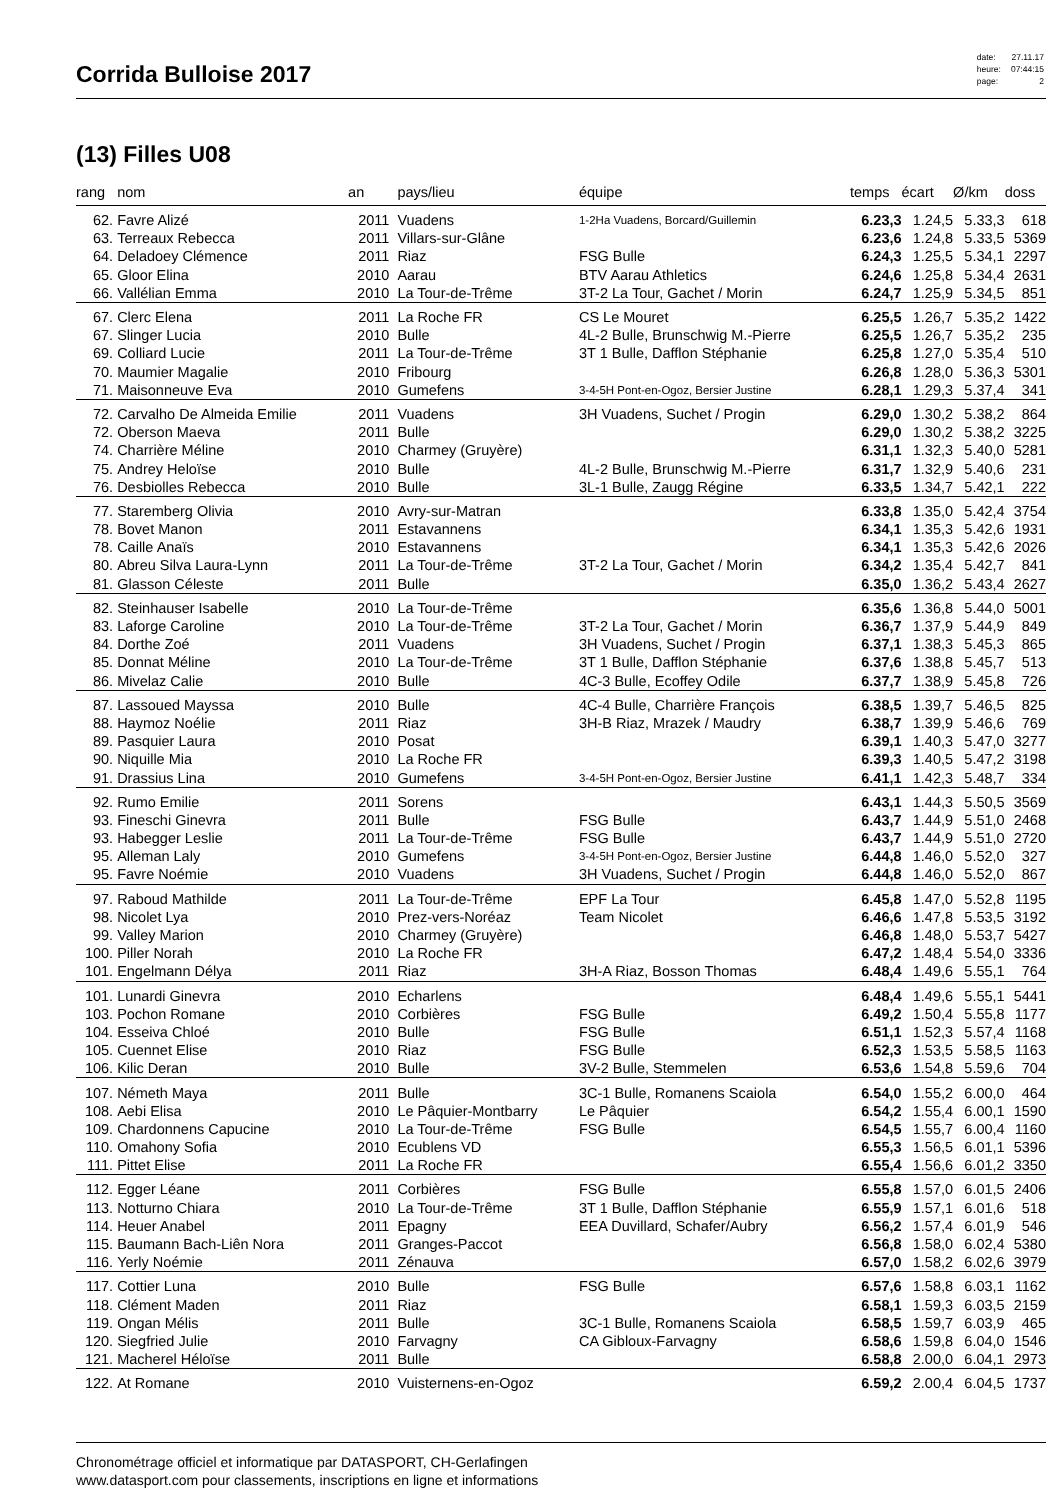Corrida Bulloise 2017
| date: | 27.11.17 |
| heure: | 07:44:15 |
| page: | 2 |
(13) Filles U08
| rang | nom | an | pays/lieu | équipe | temps | écart | Ø/km | doss |
| --- | --- | --- | --- | --- | --- | --- | --- | --- |
| 62. | Favre Alizé | 2011 | Vuadens | 1-2Ha Vuadens, Borcard/Guillemin | 6.23,3 | 1.24,5 | 5.33,3 | 618 |
| 63. | Terreaux Rebecca | 2011 | Villars-sur-Glâne | | 6.23,6 | 1.24,8 | 5.33,5 | 5369 |
| 64. | Deladoey Clémence | 2011 | Riaz | FSG Bulle | 6.24,3 | 1.25,5 | 5.34,1 | 2297 |
| 65. | Gloor Elina | 2010 | Aarau | BTV Aarau Athletics | 6.24,6 | 1.25,8 | 5.34,4 | 2631 |
| 66. | Vallélian Emma | 2010 | La Tour-de-Trême | 3T-2 La Tour, Gachet / Morin | 6.24,7 | 1.25,9 | 5.34,5 | 851 |
| 67. | Clerc Elena | 2011 | La Roche FR | CS Le Mouret | 6.25,5 | 1.26,7 | 5.35,2 | 1422 |
| 67. | Slinger Lucia | 2010 | Bulle | 4L-2 Bulle, Brunschwig M.-Pierre | 6.25,5 | 1.26,7 | 5.35,2 | 235 |
| 69. | Colliard Lucie | 2011 | La Tour-de-Trême | 3T 1 Bulle, Dafflon Stéphanie | 6.25,8 | 1.27,0 | 5.35,4 | 510 |
| 70. | Maumier Magalie | 2010 | Fribourg | | 6.26,8 | 1.28,0 | 5.36,3 | 5301 |
| 71. | Maisonneuve Eva | 2010 | Gumefens | 3-4-5H Pont-en-Ogoz, Bersier Justine | 6.28,1 | 1.29,3 | 5.37,4 | 341 |
| 72. | Carvalho De Almeida Emilie | 2011 | Vuadens | 3H Vuadens, Suchet / Progin | 6.29,0 | 1.30,2 | 5.38,2 | 864 |
| 72. | Oberson Maeva | 2011 | Bulle | | 6.29,0 | 1.30,2 | 5.38,2 | 3225 |
| 74. | Charrière Méline | 2010 | Charmey (Gruyère) | | 6.31,1 | 1.32,3 | 5.40,0 | 5281 |
| 75. | Andrey Heloïse | 2010 | Bulle | 4L-2 Bulle, Brunschwig M.-Pierre | 6.31,7 | 1.32,9 | 5.40,6 | 231 |
| 76. | Desbiolles Rebecca | 2010 | Bulle | 3L-1 Bulle, Zaugg Régine | 6.33,5 | 1.34,7 | 5.42,1 | 222 |
| 77. | Staremberg Olivia | 2010 | Avry-sur-Matran | | 6.33,8 | 1.35,0 | 5.42,4 | 3754 |
| 78. | Bovet Manon | 2011 | Estavannens | | 6.34,1 | 1.35,3 | 5.42,6 | 1931 |
| 78. | Caille Anaïs | 2010 | Estavannens | | 6.34,1 | 1.35,3 | 5.42,6 | 2026 |
| 80. | Abreu Silva Laura-Lynn | 2011 | La Tour-de-Trême | 3T-2 La Tour, Gachet / Morin | 6.34,2 | 1.35,4 | 5.42,7 | 841 |
| 81. | Glasson Céleste | 2011 | Bulle | | 6.35,0 | 1.36,2 | 5.43,4 | 2627 |
| 82. | Steinhauser Isabelle | 2010 | La Tour-de-Trême | | 6.35,6 | 1.36,8 | 5.44,0 | 5001 |
| 83. | Laforge Caroline | 2010 | La Tour-de-Trême | 3T-2 La Tour, Gachet / Morin | 6.36,7 | 1.37,9 | 5.44,9 | 849 |
| 84. | Dorthe Zoé | 2011 | Vuadens | 3H Vuadens, Suchet / Progin | 6.37,1 | 1.38,3 | 5.45,3 | 865 |
| 85. | Donnat Méline | 2010 | La Tour-de-Trême | 3T 1 Bulle, Dafflon Stéphanie | 6.37,6 | 1.38,8 | 5.45,7 | 513 |
| 86. | Mivelaz Calie | 2010 | Bulle | 4C-3 Bulle, Ecoffey Odile | 6.37,7 | 1.38,9 | 5.45,8 | 726 |
| 87. | Lassoued Mayssa | 2010 | Bulle | 4C-4 Bulle, Charrière François | 6.38,5 | 1.39,7 | 5.46,5 | 825 |
| 88. | Haymoz Noélie | 2011 | Riaz | 3H-B Riaz, Mrazek / Maudry | 6.38,7 | 1.39,9 | 5.46,6 | 769 |
| 89. | Pasquier Laura | 2010 | Posat | | 6.39,1 | 1.40,3 | 5.47,0 | 3277 |
| 90. | Niquille Mia | 2010 | La Roche FR | | 6.39,3 | 1.40,5 | 5.47,2 | 3198 |
| 91. | Drassius Lina | 2010 | Gumefens | 3-4-5H Pont-en-Ogoz, Bersier Justine | 6.41,1 | 1.42,3 | 5.48,7 | 334 |
| 92. | Rumo Emilie | 2011 | Sorens | | 6.43,1 | 1.44,3 | 5.50,5 | 3569 |
| 93. | Fineschi Ginevra | 2011 | Bulle | FSG Bulle | 6.43,7 | 1.44,9 | 5.51,0 | 2468 |
| 93. | Habegger Leslie | 2011 | La Tour-de-Trême | FSG Bulle | 6.43,7 | 1.44,9 | 5.51,0 | 2720 |
| 95. | Alleman Laly | 2010 | Gumefens | 3-4-5H Pont-en-Ogoz, Bersier Justine | 6.44,8 | 1.46,0 | 5.52,0 | 327 |
| 95. | Favre Noémie | 2010 | Vuadens | 3H Vuadens, Suchet / Progin | 6.44,8 | 1.46,0 | 5.52,0 | 867 |
| 97. | Raboud Mathilde | 2011 | La Tour-de-Trême | EPF La Tour | 6.45,8 | 1.47,0 | 5.52,8 | 1195 |
| 98. | Nicolet Lya | 2010 | Prez-vers-Noréaz | Team Nicolet | 6.46,6 | 1.47,8 | 5.53,5 | 3192 |
| 99. | Valley Marion | 2010 | Charmey (Gruyère) | | 6.46,8 | 1.48,0 | 5.53,7 | 5427 |
| 100. | Piller Norah | 2010 | La Roche FR | | 6.47,2 | 1.48,4 | 5.54,0 | 3336 |
| 101. | Engelmann Délya | 2011 | Riaz | 3H-A Riaz, Bosson Thomas | 6.48,4 | 1.49,6 | 5.55,1 | 764 |
| 101. | Lunardi Ginevra | 2010 | Echarlens | | 6.48,4 | 1.49,6 | 5.55,1 | 5441 |
| 103. | Pochon Romane | 2010 | Corbières | FSG Bulle | 6.49,2 | 1.50,4 | 5.55,8 | 1177 |
| 104. | Esseiva Chloé | 2010 | Bulle | FSG Bulle | 6.51,1 | 1.52,3 | 5.57,4 | 1168 |
| 105. | Cuennet Elise | 2010 | Riaz | FSG Bulle | 6.52,3 | 1.53,5 | 5.58,5 | 1163 |
| 106. | Kilic Deran | 2010 | Bulle | 3V-2 Bulle, Stemmelen | 6.53,6 | 1.54,8 | 5.59,6 | 704 |
| 107. | Németh Maya | 2011 | Bulle | 3C-1 Bulle, Romanens Scaiola | 6.54,0 | 1.55,2 | 6.00,0 | 464 |
| 108. | Aebi Elisa | 2010 | Le Pâquier-Montbarry | Le Pâquier | 6.54,2 | 1.55,4 | 6.00,1 | 1590 |
| 109. | Chardonnens Capucine | 2010 | La Tour-de-Trême | FSG Bulle | 6.54,5 | 1.55,7 | 6.00,4 | 1160 |
| 110. | Omahony Sofia | 2010 | Ecublens VD | | 6.55,3 | 1.56,5 | 6.01,1 | 5396 |
| 111. | Pittet Elise | 2011 | La Roche FR | | 6.55,4 | 1.56,6 | 6.01,2 | 3350 |
| 112. | Egger Léane | 2011 | Corbières | FSG Bulle | 6.55,8 | 1.57,0 | 6.01,5 | 2406 |
| 113. | Notturno Chiara | 2010 | La Tour-de-Trême | 3T 1 Bulle, Dafflon Stéphanie | 6.55,9 | 1.57,1 | 6.01,6 | 518 |
| 114. | Heuer Anabel | 2011 | Epagny | EEA Duvillard, Schafer/Aubry | 6.56,2 | 1.57,4 | 6.01,9 | 546 |
| 115. | Baumann Bach-Liên Nora | 2011 | Granges-Paccot | | 6.56,8 | 1.58,0 | 6.02,4 | 5380 |
| 116. | Yerly Noémie | 2011 | Zénauva | | 6.57,0 | 1.58,2 | 6.02,6 | 3979 |
| 117. | Cottier Luna | 2010 | Bulle | FSG Bulle | 6.57,6 | 1.58,8 | 6.03,1 | 1162 |
| 118. | Clément Maden | 2011 | Riaz | | 6.58,1 | 1.59,3 | 6.03,5 | 2159 |
| 119. | Ongan Mélis | 2011 | Bulle | 3C-1 Bulle, Romanens Scaiola | 6.58,5 | 1.59,7 | 6.03,9 | 465 |
| 120. | Siegfried Julie | 2010 | Farvagny | CA Gibloux-Farvagny | 6.58,6 | 1.59,8 | 6.04,0 | 1546 |
| 121. | Macherel Héloïse | 2011 | Bulle | | 6.58,8 | 2.00,0 | 6.04,1 | 2973 |
| 122. | At Romane | 2010 | Vuisternens-en-Ogoz | | 6.59,2 | 2.00,4 | 6.04,5 | 1737 |
Chronométrage officiel et informatique par DATASPORT, CH-Gerlafingen
www.datasport.com pour classements, inscriptions en ligne et informations